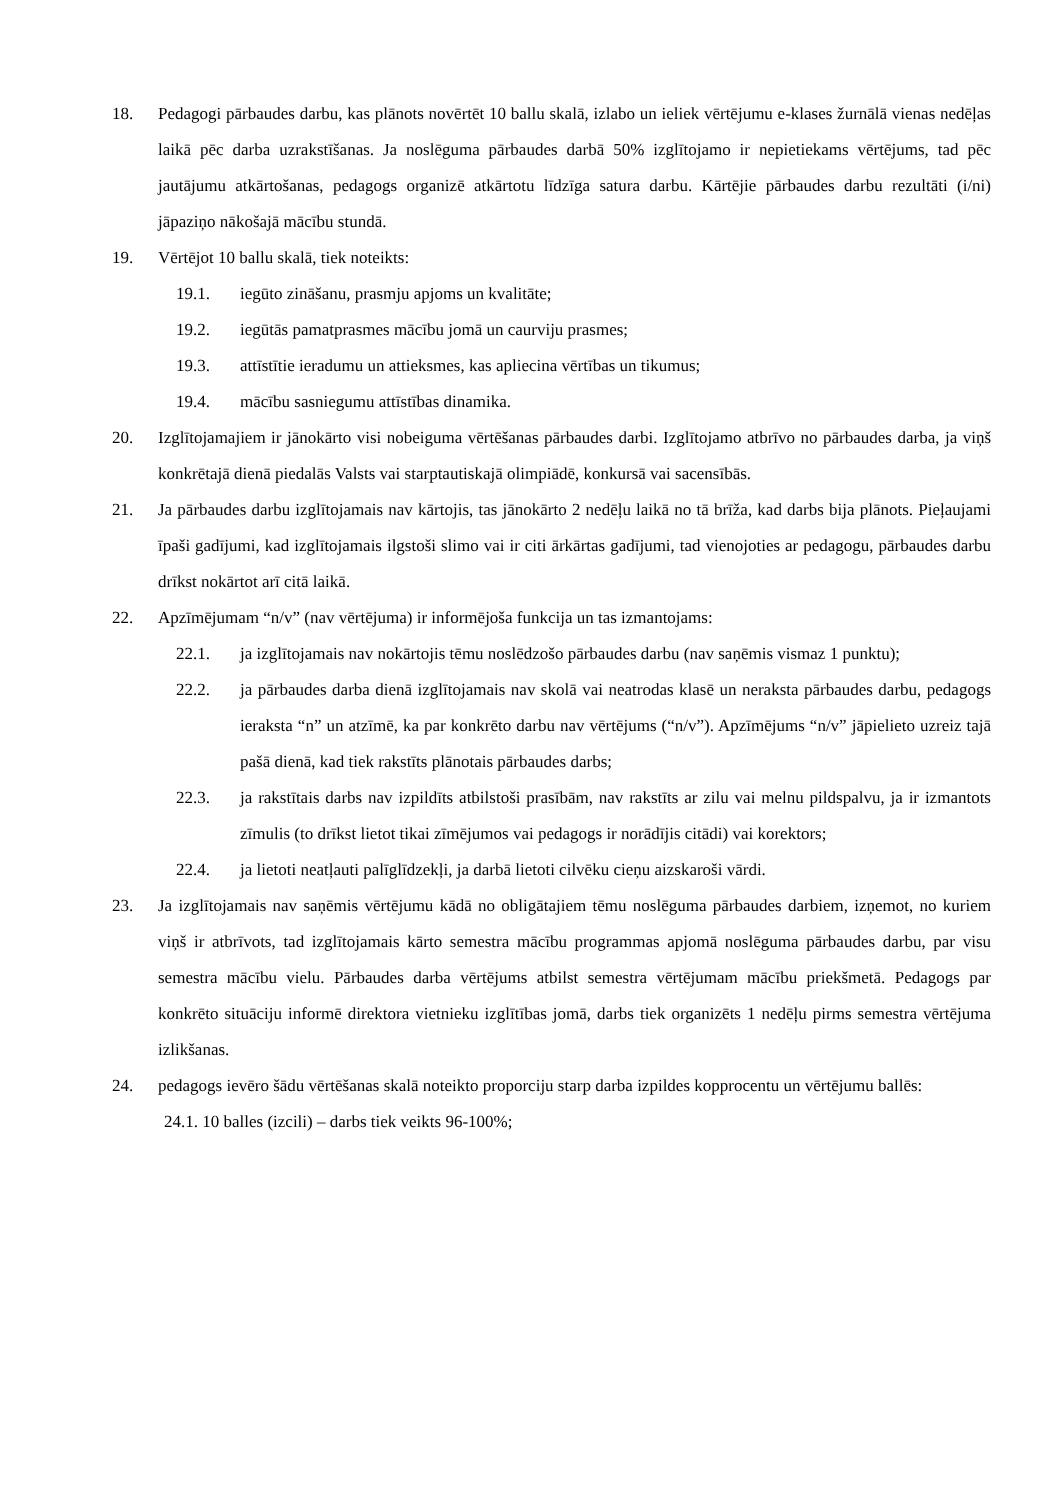18. Pedagogi pārbaudes darbu, kas plānots novērtēt 10 ballu skalā, izlabo un ieliek vērtējumu e-klases žurnālā vienas nedēļas laikā pēc darba uzrakstīšanas. Ja noslēguma pārbaudes darbā 50% izglītojamo ir nepietiekams vērtējums, tad pēc jautājumu atkārtošanas, pedagogs organizē atkārtotu līdzīga satura darbu. Kārtējie pārbaudes darbu rezultāti (i/ni) jāpaziņo nākošajā mācību stundā.
19. Vērtējot 10 ballu skalā, tiek noteikts:
19.1. iegūto zināšanu, prasmju apjoms un kvalitāte;
19.2. iegūtās pamatprasmes mācību jomā un caurviju prasmes;
19.3. attīstītie ieradumu un attieksmes, kas apliecina vērtības un tikumus;
19.4. mācību sasniegumu attīstības dinamika.
20. Izglītojamajiem ir jānokārto visi nobeiguma vērtēšanas pārbaudes darbi. Izglītojamo atbrīvo no pārbaudes darba, ja viņš konkrētajā dienā piedalās Valsts vai starptautiskajā olimpiādē, konkursā vai sacensībās.
21. Ja pārbaudes darbu izglītojamais nav kārtojis, tas jānokārto 2 nedēļu laikā no tā brīža, kad darbs bija plānots. Pieļaujami īpaši gadījumi, kad izglītojamais ilgstoši slimo vai ir citi ārkārtas gadījumi, tad vienojoties ar pedagogu, pārbaudes darbu drīkst nokārtot arī citā laikā.
22. Apzīmējumam “n/v” (nav vērtējuma) ir informējoša funkcija un tas izmantojams:
22.1. ja izglītojamais nav nokārtojis tēmu noslēdzošo pārbaudes darbu (nav saņēmis vismaz 1 punktu);
22.2. ja pārbaudes darba dienā izglītojamais nav skolā vai neatrodas klasē un neraksta pārbaudes darbu, pedagogs ieraksta “n” un atzīmē, ka par konkrēto darbu nav vērtējums (“n/v”). Apzīmējums “n/v” jāpielieto uzreiz tajā pašā dienā, kad tiek rakstīts plānotais pārbaudes darbs;
22.3. ja rakstītais darbs nav izpildīts atbilstoši prasībām, nav rakstīts ar zilu vai melnu pildspalvu, ja ir izmantots zīmulis (to drīkst lietot tikai zīmējumos vai pedagogs ir norādījis citādi) vai korektors;
22.4. ja lietoti neatļauti palīglīdzekļi, ja darbā lietoti cilvēku cieņu aizskaroši vārdi.
23. Ja izglītojamais nav saņēmis vērtējumu kādā no obligātajiem tēmu noslēguma pārbaudes darbiem, izņemot, no kuriem viņš ir atbrīvots, tad izglītojamais kārto semestra mācību programmas apjomā noslēguma pārbaudes darbu, par visu semestra mācību vielu. Pārbaudes darba vērtējums atbilst semestra vērtējumam mācību priekšmetā. Pedagogs par konkrēto situāciju informē direktora vietnieku izglītības jomā, darbs tiek organizēts 1 nedēļu pirms semestra vērtējuma izlikšanas.
24. pedagogs ievēro šādu vērtēšanas skalā noteikto proporciju starp darba izpildes kopprocentu un vērtējumu ballēs:
24.1. 10 balles (izcili) – darbs tiek veikts 96-100%;